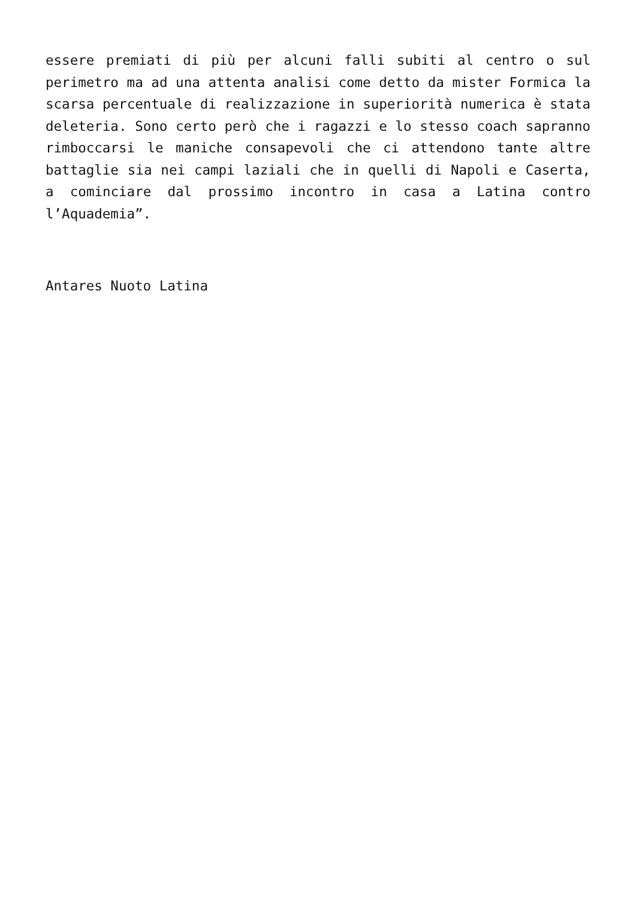essere premiati di più per alcuni falli subiti al centro o sul perimetro ma ad una attenta analisi come detto da mister Formica la scarsa percentuale di realizzazione in superiorità numerica è stata deleteria. Sono certo però che i ragazzi e lo stesso coach sapranno rimboccarsi le maniche consapevoli che ci attendono tante altre battaglie sia nei campi laziali che in quelli di Napoli e Caserta, a cominciare dal prossimo incontro in casa a Latina contro l’Aquademia”.
Antares Nuoto Latina